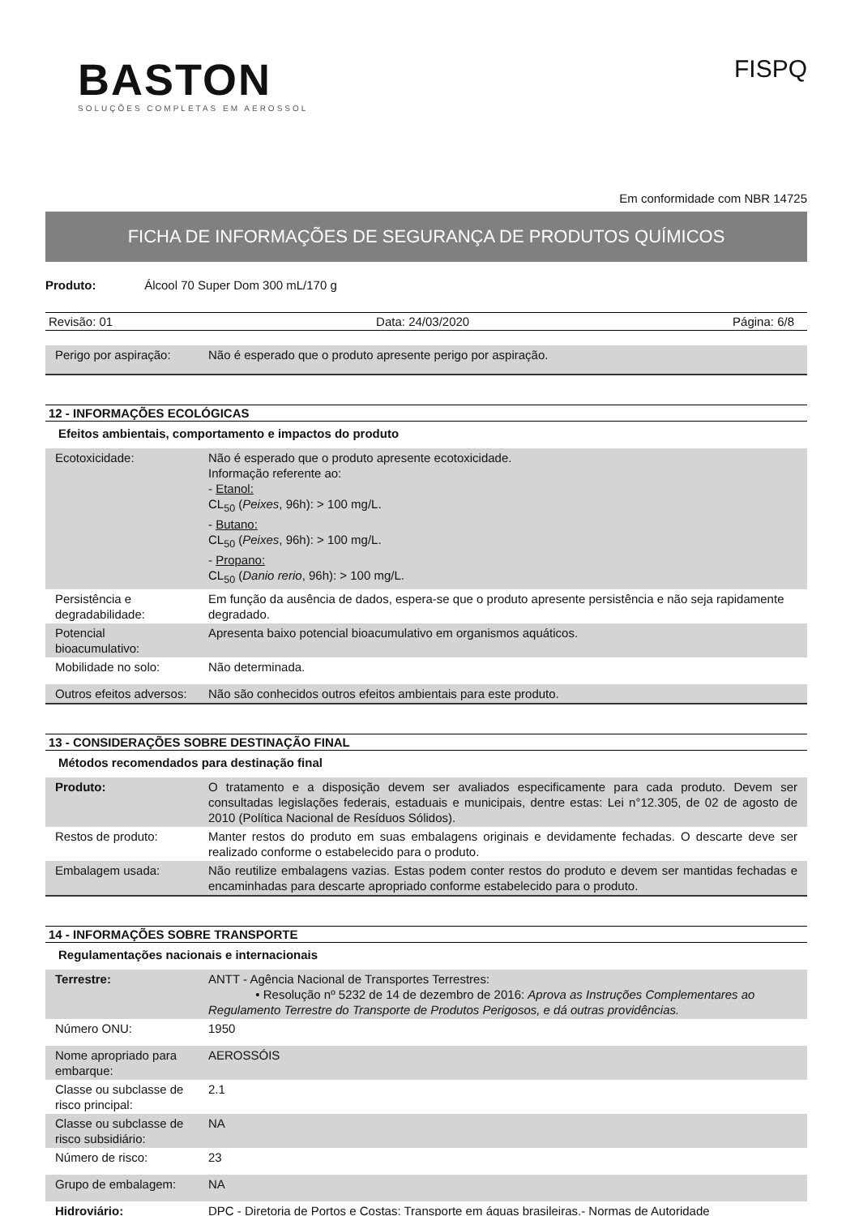BASTON
SOLUÇÕES COMPLETAS EM AEROSSOL
FISPQ
Em conformidade com NBR 14725
FICHA DE INFORMAÇÕES DE SEGURANÇA DE PRODUTOS QUÍMICOS
Produto: Álcool 70 Super Dom 300 mL/170 g
Revisão: 01 Data: 24/03/2020 Página: 6/8
| Perigo por aspiração: | Não é esperado que o produto apresente perigo por aspiração. |
12 - INFORMAÇÕES ECOLÓGICAS
Efeitos ambientais, comportamento e impactos do produto
| Ecotoxicidade: | Não é esperado que o produto apresente ecotoxicidade. Informação referente ao: - Etanol: CL<sub>50</sub> ( Peixes , 96h): > 100 mg/L. - Butano: CL<sub>50</sub> ( Peixes , 96h): > 100 mg/L. - Propano: CL<sub>50</sub> ( Danio rerio , 96h): > 100 mg/L. |
| Persistência e degradabilidade: | Em função da ausência de dados, espera-se que o produto apresente persistência e não seja rapidamente degradado. |
| Potencial bioacumulativo: | Apresenta baixo potencial bioacumulativo em organismos aquáticos. |
| Mobilidade no solo: | Não determinada. |
| Outros efeitos adversos: | Não são conhecidos outros efeitos ambientais para este produto. |
13 - CONSIDERAÇÕES SOBRE DESTINAÇÃO FINAL
Métodos recomendados para destinação final
| Produto: | O tratamento e a disposição devem ser avaliados especificamente para cada produto. Devem ser consultadas legislações federais, estaduais e municipais, dentre estas: Lei n°12.305, de 02 de agosto de 2010 (Política Nacional de Resíduos Sólidos). |
| Restos de produto: | Manter restos do produto em suas embalagens originais e devidamente fechadas. O descarte deve ser realizado conforme o estabelecido para o produto. |
| Embalagem usada: | Não reutilize embalagens vazias. Estas podem conter restos do produto e devem ser mantidas fechadas e encaminhadas para descarte apropriado conforme estabelecido para o produto. |
14 - INFORMAÇÕES SOBRE TRANSPORTE
Regulamentações nacionais e internacionais
| Terrestre: | ANTT - Agência Nacional de Transportes Terrestres: • Resolução nº 5232 de 14 de dezembro de 2016: Aprova as Instruções Complementares ao Regulamento Terrestre do Transporte de Produtos Perigosos, e dá outras providências. |
| Número ONU: | 1950 |
| Nome apropriado para embarque: | AEROSSÓIS |
| Classe ou subclasse de risco principal: | 2.1 |
| Classe ou subclasse de risco subsidiário: | NA |
| Número de risco: | 23 |
| Grupo de embalagem: | NA |
| Hidroviário: | DPC - Diretoria de Portos e Costas: Transporte em águas brasileiras.- Normas de Autoridade |